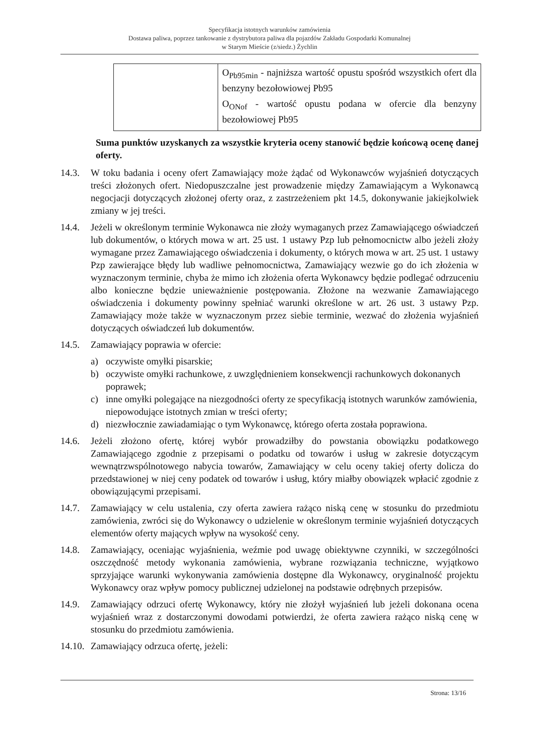Specyfikacja istotnych warunków zamówienia
Dostawa paliwa, poprzez tankowanie z dystrybutora paliwa dla pojazdów Zakładu Gospodarki Komunalnej
w Starym Mieście (z/siedz.) Żychlin
| | O<sub>Pb95min</sub> - najniższa wartość opustu spośród wszystkich ofert dla benzyny bezołowiowej Pb95 O<sub>ONof</sub> - wartość opustu podana w ofercie dla benzyny bezołowiowej Pb95 |
Suma punktów uzyskanych za wszystkie kryteria oceny stanowić będzie końcową ocenę danej oferty.
14.3. W toku badania i oceny ofert Zamawiający może żądać od Wykonawców wyjaśnień dotyczących treści złożonych ofert. Niedopuszczalne jest prowadzenie między Zamawiającym a Wykonawcą negocjacji dotyczących złożonej oferty oraz, z zastrzeżeniem pkt 14.5, dokonywanie jakiejkolwiek zmiany w jej treści.
14.4. Jeżeli w określonym terminie Wykonawca nie złoży wymaganych przez Zamawiającego oświadczeń lub dokumentów, o których mowa w art. 25 ust. 1 ustawy Pzp lub pełnomocnictw albo jeżeli złoży wymagane przez Zamawiającego oświadczenia i dokumenty, o których mowa w art. 25 ust. 1 ustawy Pzp zawierające błędy lub wadliwe pełnomocnictwa, Zamawiający wezwie go do ich złożenia w wyznaczonym terminie, chyba że mimo ich złożenia oferta Wykonawcy będzie podlegać odrzuceniu albo konieczne będzie unieważnienie postępowania. Złożone na wezwanie Zamawiającego oświadczenia i dokumenty powinny spełniać warunki określone w art. 26 ust. 3 ustawy Pzp. Zamawiający może także w wyznaczonym przez siebie terminie, wezwać do złożenia wyjaśnień dotyczących oświadczeń lub dokumentów.
14.5. Zamawiający poprawia w ofercie:
a) oczywiste omyłki pisarskie;
b) oczywiste omyłki rachunkowe, z uwzględnieniem konsekwencji rachunkowych dokonanych poprawek;
c) inne omyłki polegające na niezgodności oferty ze specyfikacją istotnych warunków zamówienia, niepowodujące istotnych zmian w treści oferty;
d) niezwłocznie zawiadamiając o tym Wykonawcę, którego oferta została poprawiona.
14.6. Jeżeli złożono ofertę, której wybór prowadziłby do powstania obowiązku podatkowego Zamawiającego zgodnie z przepisami o podatku od towarów i usług w zakresie dotyczącym wewnątrzwspólnotowego nabycia towarów, Zamawiający w celu oceny takiej oferty dolicza do przedstawionej w niej ceny podatek od towarów i usług, który miałby obowiązek wpłacić zgodnie z obowiązującymi przepisami.
14.7. Zamawiający w celu ustalenia, czy oferta zawiera rażąco niską cenę w stosunku do przedmiotu zamówienia, zwróci się do Wykonawcy o udzielenie w określonym terminie wyjaśnień dotyczących elementów oferty mających wpływ na wysokość ceny.
14.8. Zamawiający, oceniając wyjaśnienia, weźmie pod uwagę obiektywne czynniki, w szczególności oszczędność metody wykonania zamówienia, wybrane rozwiązania techniczne, wyjątkowo sprzyjające warunki wykonywania zamówienia dostępne dla Wykonawcy, oryginalność projektu Wykonawcy oraz wpływ pomocy publicznej udzielonej na podstawie odrębnych przepisów.
14.9. Zamawiający odrzuci ofertę Wykonawcy, który nie złożył wyjaśnień lub jeżeli dokonana ocena wyjaśnień wraz z dostarczonymi dowodami potwierdzi, że oferta zawiera rażąco niską cenę w stosunku do przedmiotu zamówienia.
14.10. Zamawiający odrzuca ofertę, jeżeli:
Strona: 13/16